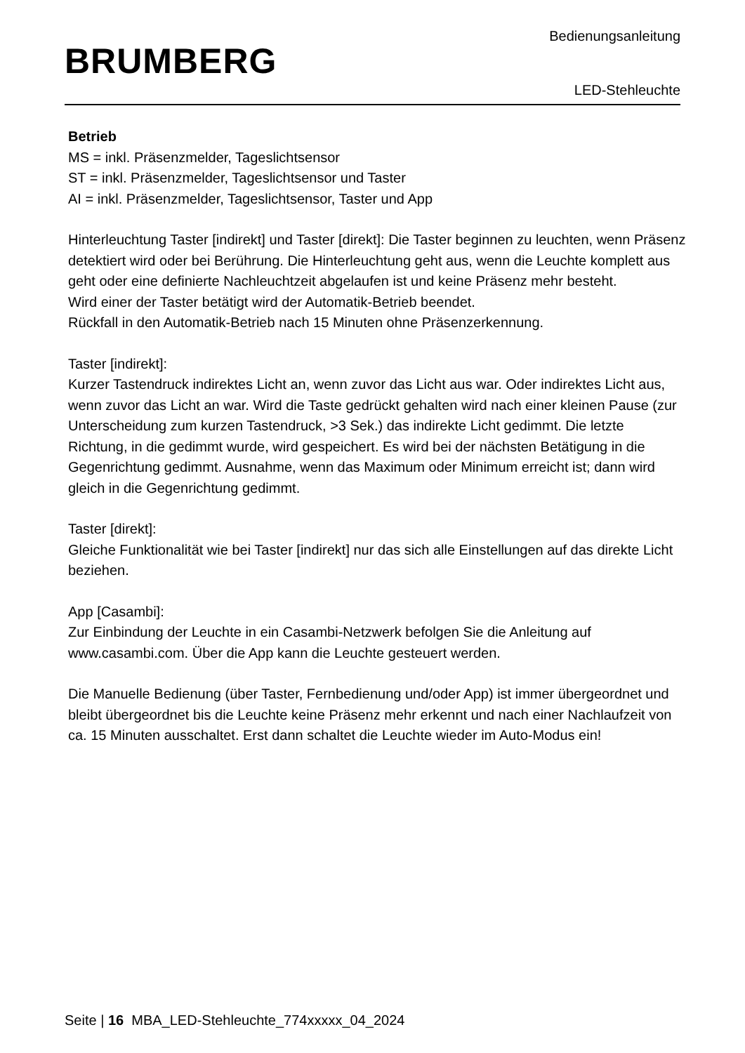BRUMBERG
Bedienungsanleitung
LED-Stehleuchte
Betrieb
MS = inkl. Präsenzmelder, Tageslichtsensor
ST = inkl. Präsenzmelder, Tageslichtsensor und Taster
AI = inkl. Präsenzmelder, Tageslichtsensor, Taster und App
Hinterleuchtung Taster [indirekt] und Taster [direkt]: Die Taster beginnen zu leuchten, wenn Präsenz detektiert wird oder bei Berührung. Die Hinterleuchtung geht aus, wenn die Leuchte komplett aus geht oder eine definierte Nachleuchtzeit abgelaufen ist und keine Präsenz mehr besteht.
Wird einer der Taster betätigt wird der Automatik-Betrieb beendet.
Rückfall in den Automatik-Betrieb nach 15 Minuten ohne Präsenzerkennung.
Taster [indirekt]:
Kurzer Tastendruck indirektes Licht an, wenn zuvor das Licht aus war. Oder indirektes Licht aus, wenn zuvor das Licht an war. Wird die Taste gedrückt gehalten wird nach einer kleinen Pause (zur Unterscheidung zum kurzen Tastendruck, >3 Sek.) das indirekte Licht gedimmt. Die letzte Richtung, in die gedimmt wurde, wird gespeichert. Es wird bei der nächsten Betätigung in die Gegenrichtung gedimmt. Ausnahme, wenn das Maximum oder Minimum erreicht ist; dann wird gleich in die Gegenrichtung gedimmt.
Taster [direkt]:
Gleiche Funktionalität wie bei Taster [indirekt] nur das sich alle Einstellungen auf das direkte Licht beziehen.
App [Casambi]:
Zur Einbindung der Leuchte in ein Casambi-Netzwerk befolgen Sie die Anleitung auf www.casambi.com. Über die App kann die Leuchte gesteuert werden.
Die Manuelle Bedienung (über Taster, Fernbedienung und/oder App) ist immer übergeordnet und bleibt übergeordnet bis die Leuchte keine Präsenz mehr erkennt und nach einer Nachlaufzeit von ca. 15 Minuten ausschaltet. Erst dann schaltet die Leuchte wieder im Auto-Modus ein!
Seite | 16 MBA_LED-Stehleuchte_774xxxxx_04_2024